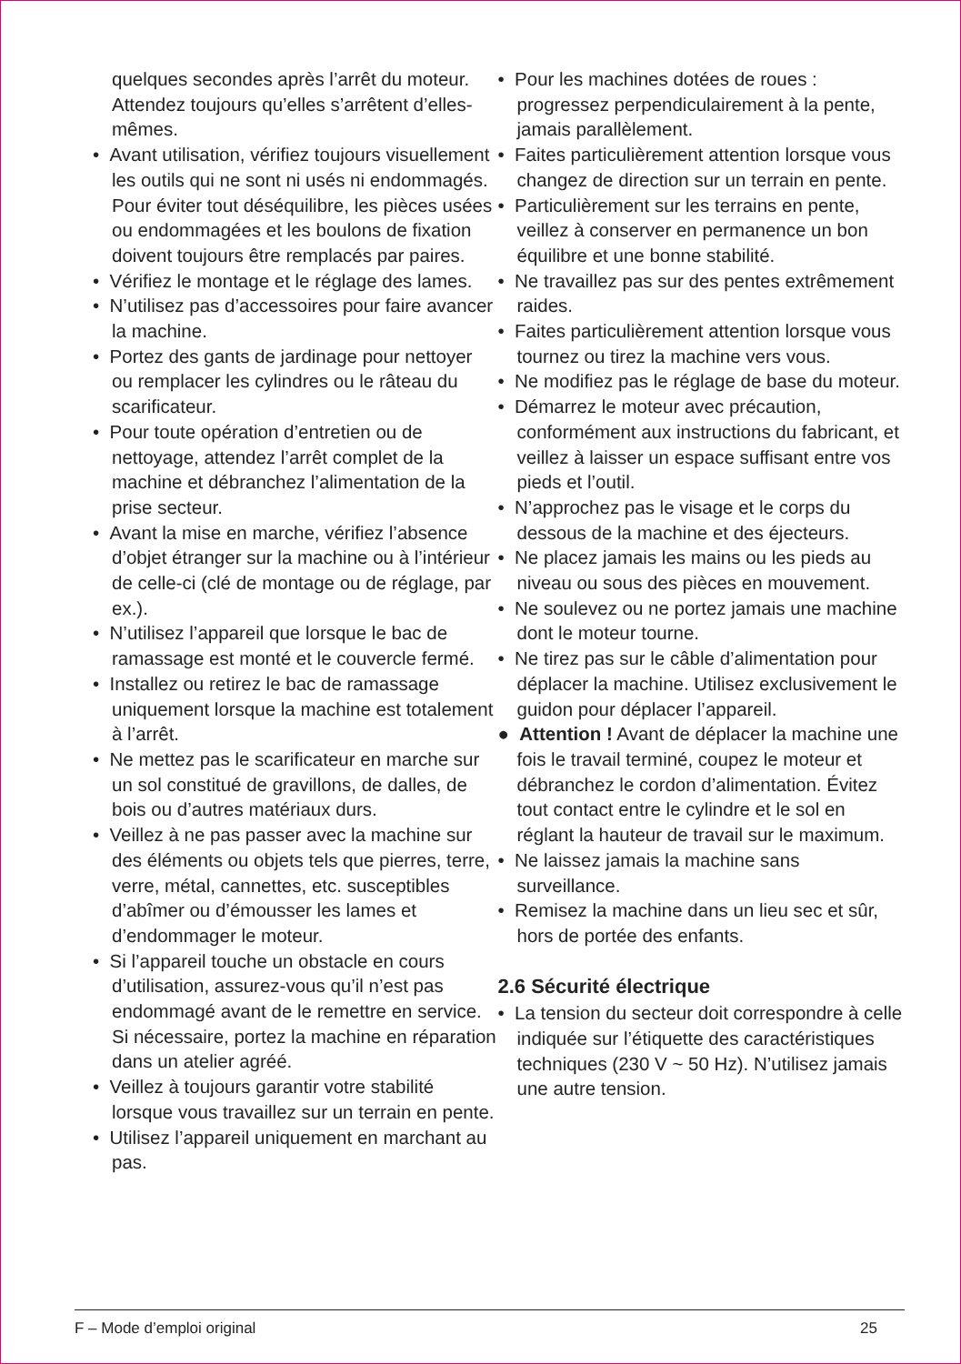quelques secondes après l’arrêt du moteur. Attendez toujours qu’elles s’arrêtent d’elles-mêmes.
• Avant utilisation, vérifiez toujours visuellement les outils qui ne sont ni usés ni endommagés. Pour éviter tout déséquilibre, les pièces usées ou endommagées et les boulons de fixation doivent toujours être remplacés par paires.
• Vérifiez le montage et le réglage des lames.
• N’utilisez pas d’accessoires pour faire avancer la machine.
• Portez des gants de jardinage pour nettoyer ou remplacer les cylindres ou le râteau du scarificateur.
• Pour toute opération d’entretien ou de nettoyage, attendez l’arrêt complet de la machine et débranchez l’alimentation de la prise secteur.
• Avant la mise en marche, vérifiez l’absence d’objet étranger sur la machine ou à l’intérieur de celle-ci (clé de montage ou de réglage, par ex.).
• N’utilisez l’appareil que lorsque le bac de ramassage est monté et le couvercle fermé.
• Installez ou retirez le bac de ramassage uniquement lorsque la machine est totalement à l’arrêt.
• Ne mettez pas le scarificateur en marche sur un sol constitué de gravillons, de dalles, de bois ou d’autres matériaux durs.
• Veillez à ne pas passer avec la machine sur des éléments ou objets tels que pierres, terre, verre, métal, cannettes, etc. susceptibles d’abîmer ou d’émousser les lames et d’endommager le moteur.
• Si l’appareil touche un obstacle en cours d’utilisation, assurez-vous qu’il n’est pas endommagé avant de le remettre en service. Si nécessaire, portez la machine en réparation dans un atelier agréé.
• Veillez à toujours garantir votre stabilité lorsque vous travaillez sur un terrain en pente.
• Utilisez l’appareil uniquement en marchant au pas.
• Pour les machines dotées de roues : progressez perpendiculairement à la pente, jamais parallèlement.
• Faites particulièrement attention lorsque vous changez de direction sur un terrain en pente.
• Particulièrement sur les terrains en pente, veillez à conserver en permanence un bon équilibre et une bonne stabilité.
• Ne travaillez pas sur des pentes extrêmement raides.
• Faites particulièrement attention lorsque vous tournez ou tirez la machine vers vous.
• Ne modifiez pas le réglage de base du moteur.
• Démarrez le moteur avec précaution, conformément aux instructions du fabricant, et veillez à laisser un espace suffisant entre vos pieds et l’outil.
• N’approchez pas le visage et le corps du dessous de la machine et des éjecteurs.
• Ne placez jamais les mains ou les pieds au niveau ou sous des pièces en mouvement.
• Ne soulevez ou ne portez jamais une machine dont le moteur tourne.
• Ne tirez pas sur le câble d’alimentation pour déplacer la machine. Utilisez exclusivement le guidon pour déplacer l’appareil.
● Attention ! Avant de déplacer la machine une fois le travail terminé, coupez le moteur et débranchez le cordon d’alimentation. Évitez tout contact entre le cylindre et le sol en réglant la hauteur de travail sur le maximum.
• Ne laissez jamais la machine sans surveillance.
• Remisez la machine dans un lieu sec et sûr, hors de portée des enfants.
2.6 Sécurité électrique
• La tension du secteur doit correspondre à celle indiquée sur l’étiquette des caractéristiques techniques (230 V ~ 50 Hz). N’utilisez jamais une autre tension.
F – Mode d’emploi original 25